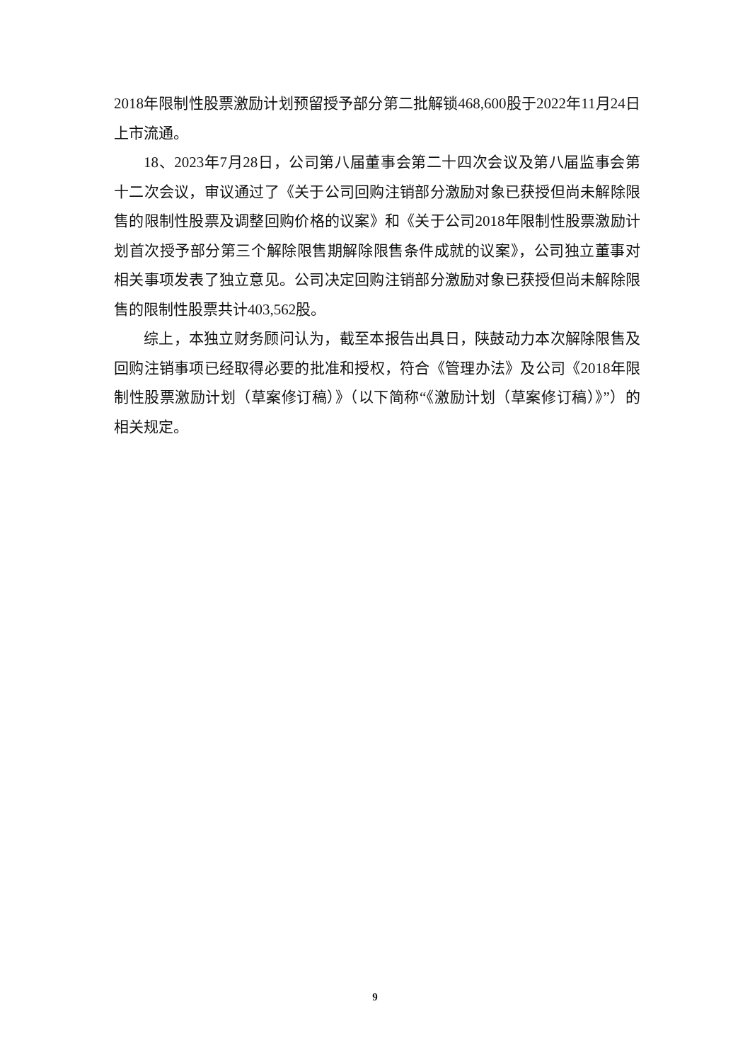2018年限制性股票激励计划预留授予部分第二批解锁468,600股于2022年11月24日上市流通。
18、2023年7月28日，公司第八届董事会第二十四次会议及第八届监事会第十二次会议，审议通过了《关于公司回购注销部分激励对象已获授但尚未解除限售的限制性股票及调整回购价格的议案》和《关于公司2018年限制性股票激励计划首次授予部分第三个解除限售期解除限售条件成就的议案》，公司独立董事对相关事项发表了独立意见。公司决定回购注销部分激励对象已获授但尚未解除限售的限制性股票共计403,562股。
综上，本独立财务顾问认为，截至本报告出具日，陕鼓动力本次解除限售及回购注销事项已经取得必要的批准和授权，符合《管理办法》及公司《2018年限制性股票激励计划（草案修订稿）》（以下简称“《激励计划（草案修订稿）》”）的相关规定。
9